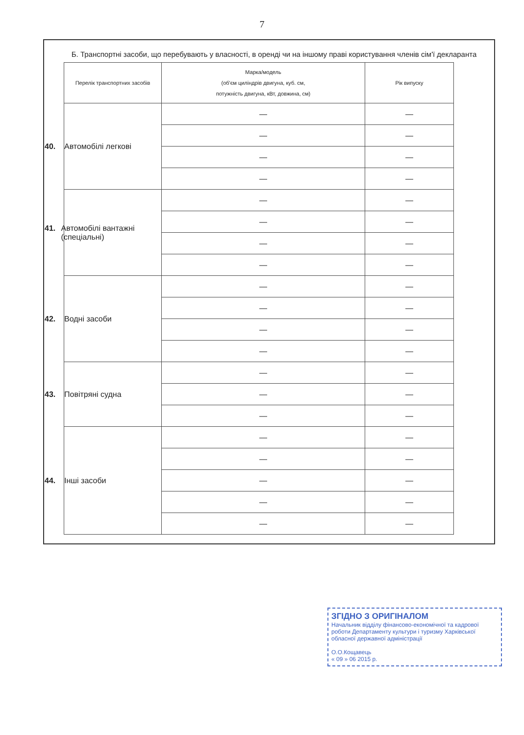7
Б. Транспортні засоби, що перебувають у власності, в оренді чи на іншому праві користування членів сім'ї декларанта
| Перелік транспортних засобів | Марка/модель (об'єм циліндрів двигуна, куб. см, потужність двигуна, кВт, довжина, см) | Рік випуску |
| --- | --- | --- |
| 40. Автомобілі легкові | — | — |
| | — | — |
| | — | — |
| | — | — |
| 41. Автомобілі вантажні (спеціальні) | — | — |
| | — | — |
| | — | — |
| | — | — |
| 42. Водні засоби | — | — |
| | — | — |
| | — | — |
| | — | — |
| 43. Повітряні судна | — | — |
| | — | — |
| | — | — |
| 44. Інші засоби | — | — |
| | — | — |
| | — | — |
| | — | — |
| | — | — |
ЗГІДНО З ОРИГІНАЛОМ
Начальник відділу фінансово-економічної та кадрової роботи Департаменту культури і туризму Харківської обласної державної адміністрації
О.О.Кощавець
« 09 » 06 2015 р.